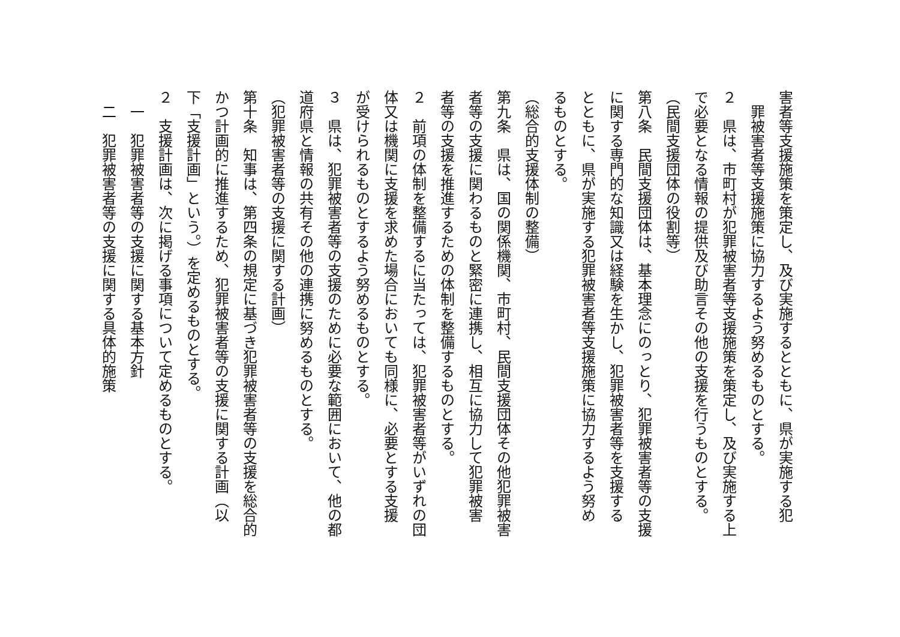害者等支援施策を策定し、及び実施するとともに、県が実施する犯
　罪被害者等支援施策に協力するよう努めるものとする。
２　県は、市町村が犯罪被害者等支援施策を策定し、及び実施する上
で必要となる情報の提供及び助言その他の支援を行うものとする。
（民間支援団体の役割等）
第八条　民間支援団体は、基本理念にのっとり、犯罪被害者等の支援
に関する専門的な知識又は経験を生かし、犯罪被害者等を支援する
とともに、県が実施する犯罪被害者等支援施策に協力するよう努め
るものとする。
（総合的支援体制の整備）
第九条　県は、国の関係機関、市町村、民間支援団体その他犯罪被害
者等の支援に関わるものと緊密に連携し、相互に協力して犯罪被害
者等の支援を推進するための体制を整備するものとする。
２　前項の体制を整備するに当たっては、犯罪被害者等がいずれの団
体又は機関に支援を求めた場合においても同様に、必要とする支援
が受けられるものとするよう努めるものとする。
３　県は、犯罪被害者等の支援のために必要な範囲において、他の都
道府県と情報の共有その他の連携に努めるものとする。
（犯罪被害者等の支援に関する計画）
第十条　知事は、第四条の規定に基づき犯罪被害者等の支援を総合的
かつ計画的に推進するため、犯罪被害者等の支援に関する計画（以
下「支援計画」という。）を定めるものとする。
２　支援計画は、次に掲げる事項について定めるものとする。
　一　犯罪被害者等の支援に関する基本方針
　二　犯罪被害者等の支援に関する具体的施策